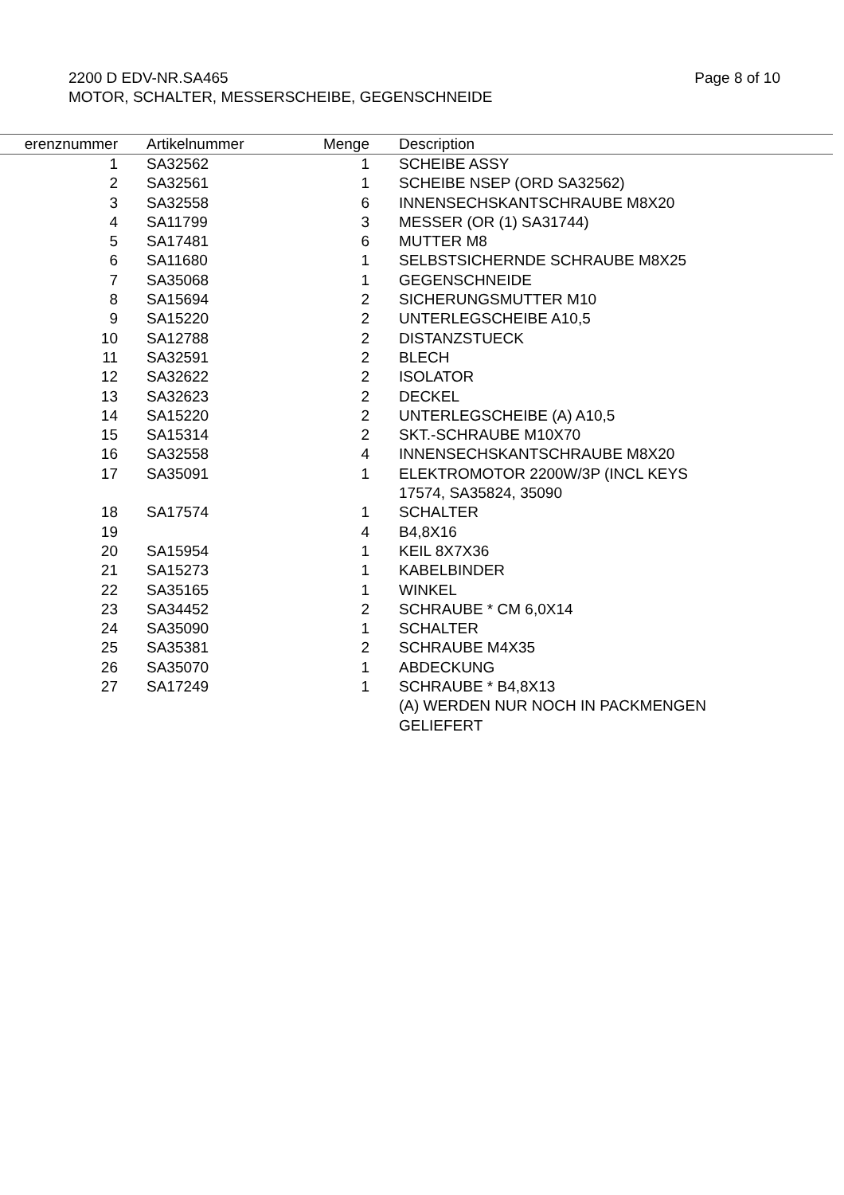Page 8 of 10 2200 D EDV-NR.SA465
MOTOR, SCHALTER, MESSERSCHEIBE, GEGENSCHNEIDE
| erenznummer | Artikelnummer | Menge | Description |
| --- | --- | --- | --- |
| 1 | SA32562 | 1 | SCHEIBE ASSY |
| 2 | SA32561 | 1 | SCHEIBE NSEP (ORD SA32562) |
| 3 | SA32558 | 6 | INNENSECHSKANTSCHRAUBE M8X20 |
| 4 | SA11799 | 3 | MESSER (OR (1) SA31744) |
| 5 | SA17481 | 6 | MUTTER M8 |
| 6 | SA11680 | 1 | SELBSTSICHERNDE SCHRAUBE M8X25 |
| 7 | SA35068 | 1 | GEGENSCHNEIDE |
| 8 | SA15694 | 2 | SICHERUNGSMUTTER M10 |
| 9 | SA15220 | 2 | UNTERLEGSCHEIBE A10,5 |
| 10 | SA12788 | 2 | DISTANZSTUECK |
| 11 | SA32591 | 2 | BLECH |
| 12 | SA32622 | 2 | ISOLATOR |
| 13 | SA32623 | 2 | DECKEL |
| 14 | SA15220 | 2 | UNTERLEGSCHEIBE (A) A10,5 |
| 15 | SA15314 | 2 | SKT.-SCHRAUBE M10X70 |
| 16 | SA32558 | 4 | INNENSECHSKANTSCHRAUBE M8X20 |
| 17 | SA35091 | 1 | ELEKTROMOTOR 2200W/3P (INCL KEYS 17574, SA35824, 35090 |
| 18 | SA17574 | 1 | SCHALTER |
| 19 | | 4 | B4,8X16 |
| 20 | SA15954 | 1 | KEIL 8X7X36 |
| 21 | SA15273 | 1 | KABELBINDER |
| 22 | SA35165 | 1 | WINKEL |
| 23 | SA34452 | 2 | SCHRAUBE * CM 6,0X14 |
| 24 | SA35090 | 1 | SCHALTER |
| 25 | SA35381 | 2 | SCHRAUBE M4X35 |
| 26 | SA35070 | 1 | ABDECKUNG |
| 27 | SA17249 | 1 | SCHRAUBE * B4,8X13 (A) WERDEN NUR NOCH IN PACKMENGEN GELIEFERT |